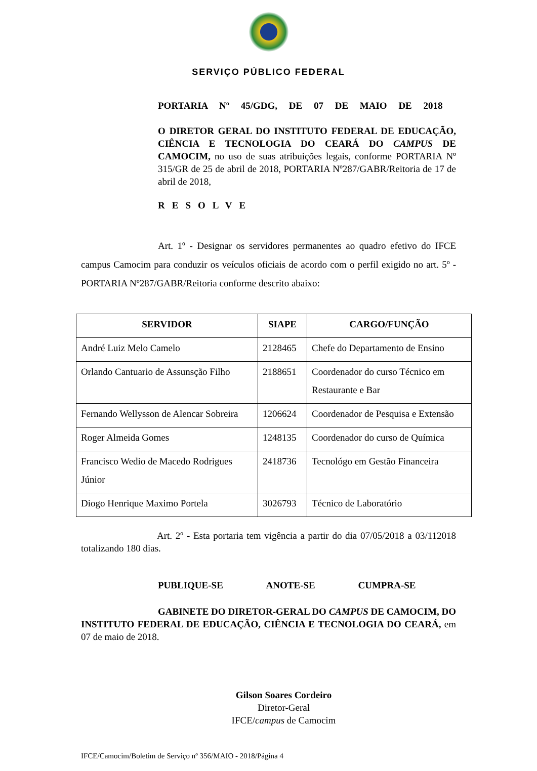SERVIÇO PÚBLICO FEDERAL
PORTARIA Nº 45/GDG, DE 07 DE MAIO DE 2018
O DIRETOR GERAL DO INSTITUTO FEDERAL DE EDUCAÇÃO, CIÊNCIA E TECNOLOGIA DO CEARÁ DO CAMPUS DE CAMOCIM, no uso de suas atribuições legais, conforme PORTARIA Nº 315/GR de 25 de abril de 2018, PORTARIA Nº287/GABR/Reitoria de 17 de abril de 2018,
RESOLVE
Art. 1º - Designar os servidores permanentes ao quadro efetivo do IFCE campus Camocim para conduzir os veículos oficiais de acordo com o perfil exigido no art. 5º - PORTARIA Nº287/GABR/Reitoria conforme descrito abaixo:
| SERVIDOR | SIAPE | CARGO/FUNÇÃO |
| --- | --- | --- |
| André Luiz Melo Camelo | 2128465 | Chefe do Departamento de Ensino |
| Orlando Cantuario de Assunsção Filho | 2188651 | Coordenador do curso Técnico em Restaurante e Bar |
| Fernando Wellysson de Alencar Sobreira | 1206624 | Coordenador de Pesquisa e Extensão |
| Roger Almeida Gomes | 1248135 | Coordenador do curso de Química |
| Francisco Wedio de Macedo Rodrigues Júnior | 2418736 | Tecnológo em Gestão Financeira |
| Diogo Henrique Maximo Portela | 3026793 | Técnico de Laboratório |
Art. 2º - Esta portaria tem vigência a partir do dia 07/05/2018 a 03/112018 totalizando 180 dias.
PUBLIQUE-SE ANOTE-SE CUMPRA-SE
GABINETE DO DIRETOR-GERAL DO CAMPUS DE CAMOCIM, DO INSTITUTO FEDERAL DE EDUCAÇÃO, CIÊNCIA E TECNOLOGIA DO CEARÁ, em 07 de maio de 2018.
Gilson Soares Cordeiro
Diretor-Geral
IFCE/campus de Camocim
IFCE/Camocim/Boletim de Serviço nº 356/MAIO - 2018/Página 4